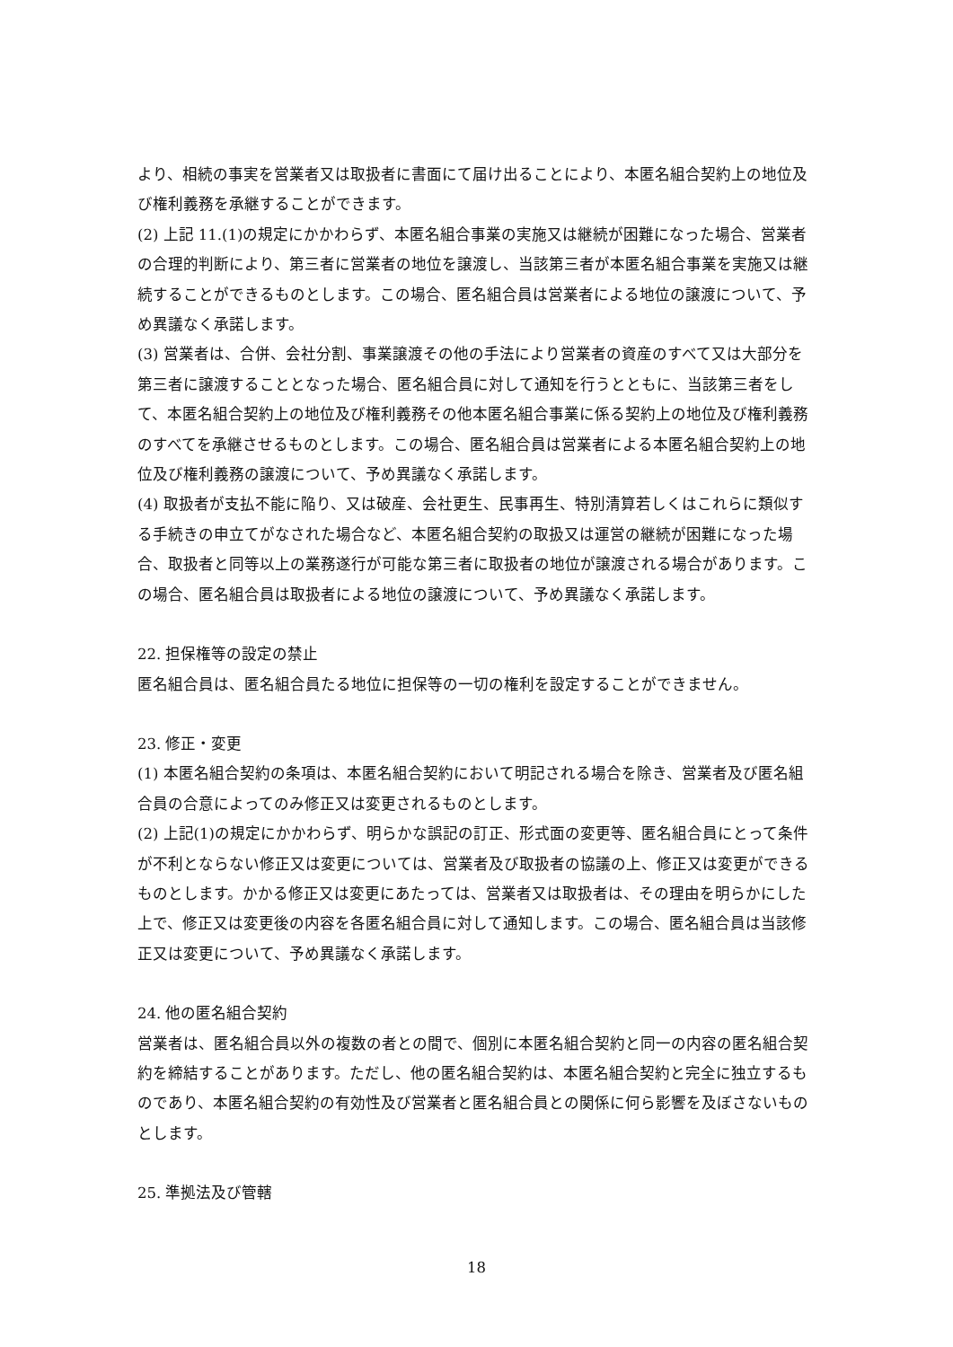より、相続の事実を営業者又は取扱者に書面にて届け出ることにより、本匿名組合契約上の地位及び権利義務を承継することができます。
(2) 上記 11.(1)の規定にかかわらず、本匿名組合事業の実施又は継続が困難になった場合、営業者の合理的判断により、第三者に営業者の地位を譲渡し、当該第三者が本匿名組合事業を実施又は継続することができるものとします。この場合、匿名組合員は営業者による地位の譲渡について、予め異議なく承諾します。
(3) 営業者は、合併、会社分割、事業譲渡その他の手法により営業者の資産のすべて又は大部分を第三者に譲渡することとなった場合、匿名組合員に対して通知を行うとともに、当該第三者をして、本匿名組合契約上の地位及び権利義務その他本匿名組合事業に係る契約上の地位及び権利義務のすべてを承継させるものとします。この場合、匿名組合員は営業者による本匿名組合契約上の地位及び権利義務の譲渡について、予め異議なく承諾します。
(4) 取扱者が支払不能に陥り、又は破産、会社更生、民事再生、特別清算若しくはこれらに類似する手続きの申立てがなされた場合など、本匿名組合契約の取扱又は運営の継続が困難になった場合、取扱者と同等以上の業務遂行が可能な第三者に取扱者の地位が譲渡される場合があります。この場合、匿名組合員は取扱者による地位の譲渡について、予め異議なく承諾します。
22. 担保権等の設定の禁止
匿名組合員は、匿名組合員たる地位に担保等の一切の権利を設定することができません。
23. 修正・変更
(1) 本匿名組合契約の条項は、本匿名組合契約において明記される場合を除き、営業者及び匿名組合員の合意によってのみ修正又は変更されるものとします。
(2) 上記(1)の規定にかかわらず、明らかな誤記の訂正、形式面の変更等、匿名組合員にとって条件が不利とならない修正又は変更については、営業者及び取扱者の協議の上、修正又は変更ができるものとします。かかる修正又は変更にあたっては、営業者又は取扱者は、その理由を明らかにした上で、修正又は変更後の内容を各匿名組合員に対して通知します。この場合、匿名組合員は当該修正又は変更について、予め異議なく承諾します。
24. 他の匿名組合契約
営業者は、匿名組合員以外の複数の者との間で、個別に本匿名組合契約と同一の内容の匿名組合契約を締結することがあります。ただし、他の匿名組合契約は、本匿名組合契約と完全に独立するものであり、本匿名組合契約の有効性及び営業者と匿名組合員との関係に何ら影響を及ぼさないものとします。
25. 準拠法及び管轄
18